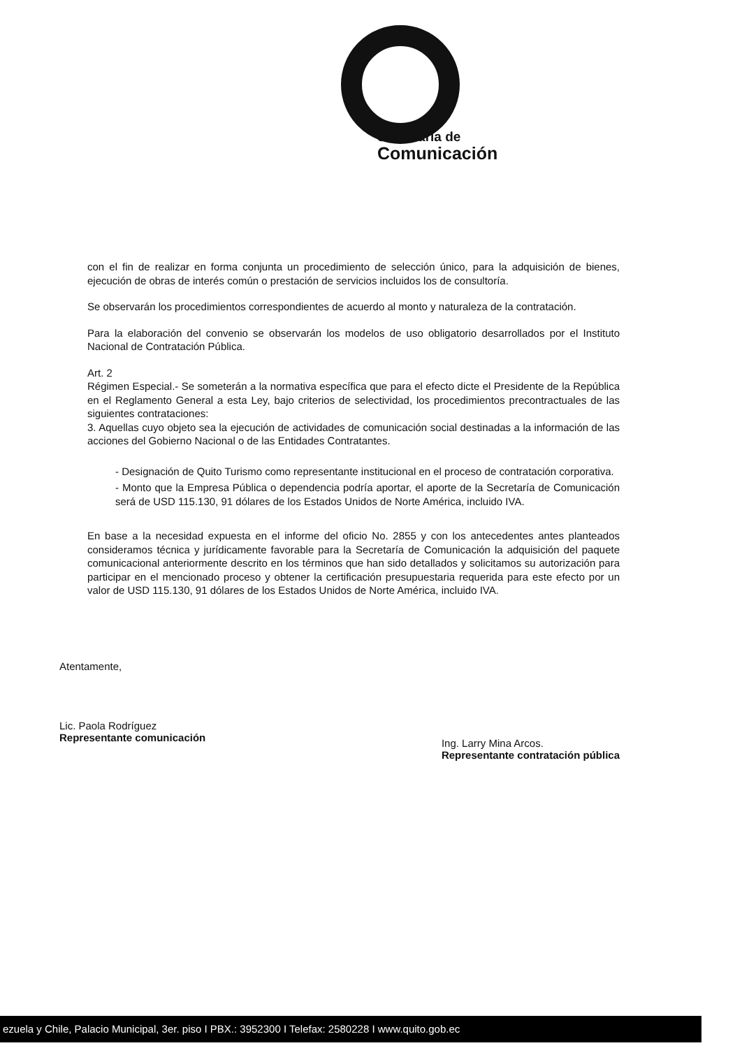Secretaría de
Comunicación
con el fin de realizar en forma conjunta un procedimiento de selección único, para la adquisición de bienes, ejecución de obras de interés común o prestación de servicios incluidos los de consultoría.
Se observarán los procedimientos correspondientes de acuerdo al monto y naturaleza de la contratación.
Para la elaboración del convenio se observarán los modelos de uso obligatorio desarrollados por el Instituto Nacional de Contratación Pública.
Art. 2
Régimen Especial.- Se someterán a la normativa específica que para el efecto dicte el Presidente de la República en el Reglamento General a esta Ley, bajo criterios de selectividad, los procedimientos precontractuales de las siguientes contrataciones:
3. Aquellas cuyo objeto sea la ejecución de actividades de comunicación social destinadas a la información de las acciones del Gobierno Nacional o de las Entidades Contratantes.
- Designación de Quito Turismo como representante institucional en el proceso de contratación corporativa.
- Monto que la Empresa Pública o dependencia podría aportar, el aporte de la Secretaría de Comunicación será de USD 115.130, 91 dólares de los Estados Unidos de Norte América, incluido IVA.
En base a la necesidad expuesta en el informe del oficio No. 2855 y con los antecedentes antes planteados consideramos técnica y jurídicamente favorable para la Secretaría de Comunicación la adquisición del paquete comunicacional anteriormente descrito en los términos que han sido detallados y solicitamos su autorización para participar en el mencionado proceso y obtener la certificación presupuestaria requerida para este efecto por un valor de USD 115.130, 91 dólares de los Estados Unidos de Norte América, incluido IVA.
Atentamente,
Lic. Paola Rodríguez
Representante comunicación
Ing. Larry Mina Arcos.
Representante contratación pública
ezuela y Chile, Palacio Municipal, 3er. piso I PBX.: 3952300 I Telefax: 2580228 I www.quito.gob.ec